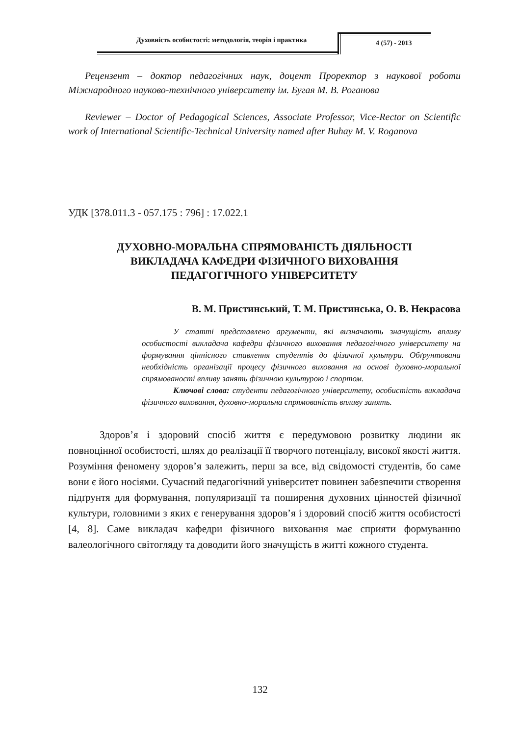Духовність особистості: методологія, теорія і практика
4 (57) - 2013
Рецензент – доктор педагогічних наук, доцент Проректор з наукової роботи Міжнародного науково-технічного університету ім. Бугая М. В. Роганова
Reviewer – Doctor of Pedagogical Sciences, Associate Professor, Vice-Rector on Scientific work of International Scientific-Technical University named after Buhay M. V. Roganova
УДК [378.011.3 - 057.175 : 796] : 17.022.1
ДУХОВНО-МОРАЛЬНА СПРЯМОВАНІСТЬ ДІЯЛЬНОСТІ
ВИКЛАДАЧА КАФЕДРИ ФІЗИЧНОГО ВИХОВАННЯ
ПЕДАГОГІЧНОГО УНІВЕРСИТЕТУ
В. М. Пристинський, Т. М. Пристинська, О. В. Некрасова
У статті представлено аргументи, які визначають значущість впливу особистості викладача кафедри фізичного виховання педагогічного університету на формування ціннісного ставлення студентів до фізичної культури. Обґрунтована необхідність організації процесу фізичного виховання на основі духовно-моральної спрямованості впливу занять фізичною культурою і спортом.
Ключові слова: студенти педагогічного університету, особистість викладача фізичного виховання, духовно-моральна спрямованість впливу занять.
Здоров’я і здоровий спосіб життя є передумовою розвитку людини як повноцінної особистості, шлях до реалізації її творчого потенціалу, високої якості життя. Розуміння феномену здоров’я залежить, перш за все, від свідомості студентів, бо саме вони є його носіями. Сучасний педагогічний університет повинен забезпечити створення підґрунтя для формування, популяризації та поширення духовних цінностей фізичної культури, головними з яких є генерування здоров’я і здоровий спосіб життя особистості [4, 8]. Саме викладач кафедри фізичного виховання має сприяти формуванню валеологічного світогляду та доводити його значущість в житті кожного студента.
132